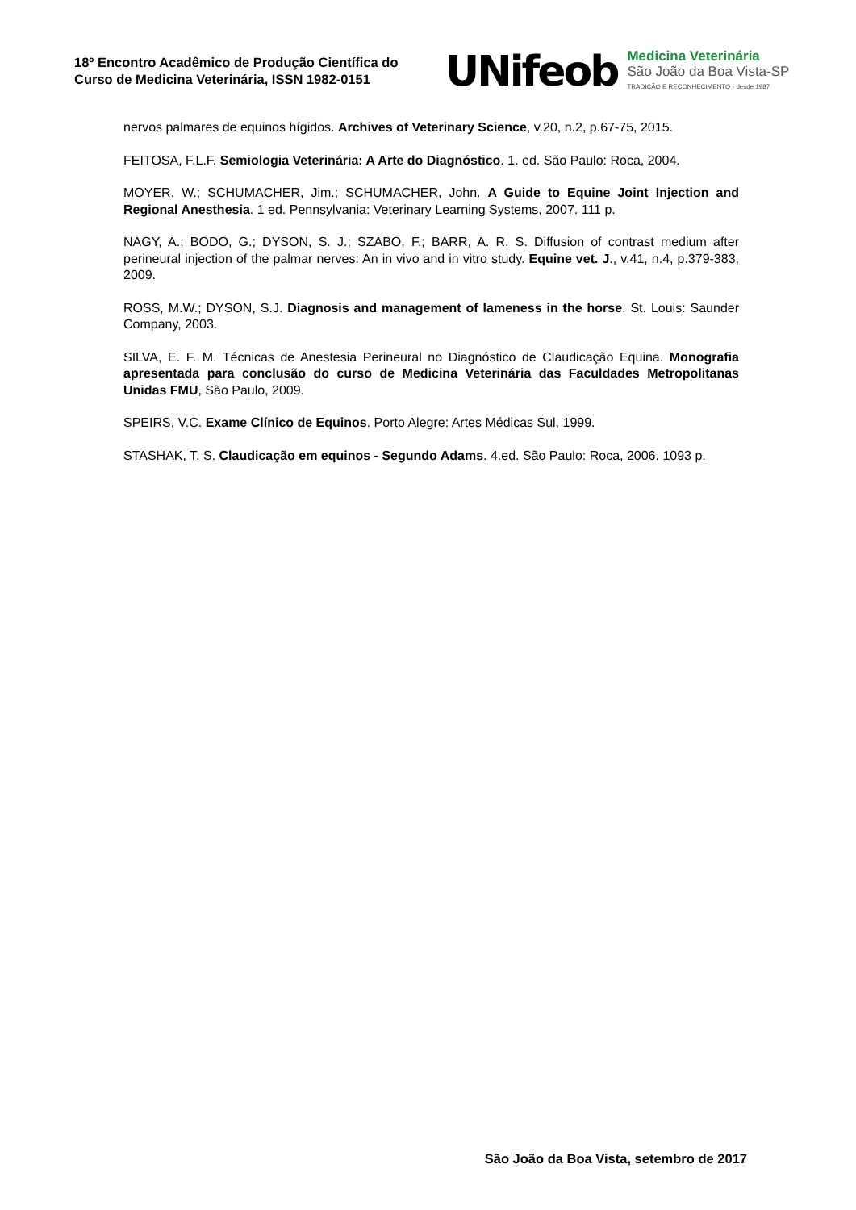18º Encontro Acadêmico de Produção Científica do Curso de Medicina Veterinária, ISSN 1982-0151
UNifeob
Medicina Veterinária
São João da Boa Vista-SP
TRADIÇÃO E RECONHECIMENTO - desde 1987
nervos palmares de equinos hígidos. Archives of Veterinary Science, v.20, n.2, p.67-75, 2015.
FEITOSA, F.L.F. Semiologia Veterinária: A Arte do Diagnóstico. 1. ed. São Paulo: Roca, 2004.
MOYER, W.; SCHUMACHER, Jim.; SCHUMACHER, John. A Guide to Equine Joint Injection and Regional Anesthesia. 1 ed. Pennsylvania: Veterinary Learning Systems, 2007. 111 p.
NAGY, A.; BODO, G.; DYSON, S. J.; SZABO, F.; BARR, A. R. S. Diffusion of contrast medium after perineural injection of the palmar nerves: An in vivo and in vitro study. Equine vet. J., v.41, n.4, p.379-383, 2009.
ROSS, M.W.; DYSON, S.J. Diagnosis and management of lameness in the horse. St. Louis: Saunder Company, 2003.
SILVA, E. F. M. Técnicas de Anestesia Perineural no Diagnóstico de Claudicação Equina. Monografia apresentada para conclusão do curso de Medicina Veterinária das Faculdades Metropolitanas Unidas FMU, São Paulo, 2009.
SPEIRS, V.C. Exame Clínico de Equinos. Porto Alegre: Artes Médicas Sul, 1999.
STASHAK, T. S. Claudicação em equinos - Segundo Adams. 4.ed. São Paulo: Roca, 2006. 1093 p.
São João da Boa Vista, setembro de 2017